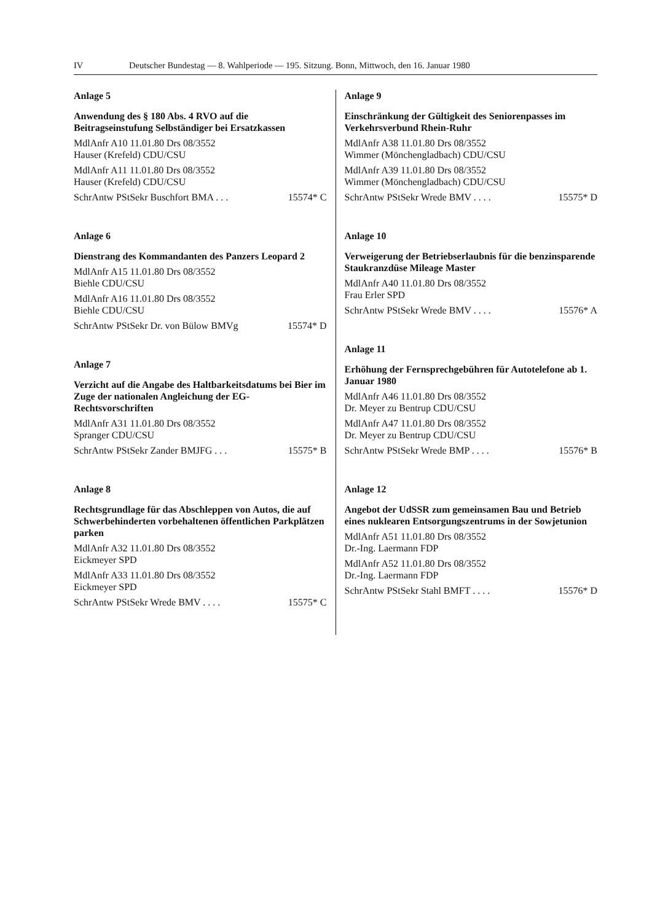IV Deutscher Bundestag — 8. Wahlperiode — 195. Sitzung. Bonn, Mittwoch, den 16. Januar 1980
Anlage 5
Anwendung des § 180 Abs. 4 RVO auf die Beitragseinstufung Selbständiger bei Ersatzkassen
MdlAnfr A10 11.01.80 Drs 08/3552
Hauser (Krefeld) CDU/CSU
MdlAnfr A11 11.01.80 Drs 08/3552
Hauser (Krefeld) CDU/CSU
SchrAntw PStSekr Buschfort BMA . . . 15574* C
Anlage 6
Dienstrang des Kommandanten des Panzers Leopard 2
MdlAnfr A15 11.01.80 Drs 08/3552
Biehle CDU/CSU
MdlAnfr A16 11.01.80 Drs 08/3552
Biehle CDU/CSU
SchrAntw PStSekr Dr. von Bülow BMVg 15574* D
Anlage 7
Verzicht auf die Angabe des Haltbarkeitsdatums bei Bier im Zuge der nationalen Angleichung der EG-Rechtsvorschriften
MdlAnfr A31 11.01.80 Drs 08/3552
Spranger CDU/CSU
SchrAntw PStSekr Zander BMJFG . . . 15575* B
Anlage 8
Rechtsgrundlage für das Abschleppen von Autos, die auf Schwerbehinderten vorbehaltenen öffentlichen Parkplätzen parken
MdlAnfr A32 11.01.80 Drs 08/3552
Eickmeyer SPD
MdlAnfr A33 11.01.80 Drs 08/3552
Eickmeyer SPD
SchrAntw PStSekr Wrede BMV . . . . 15575* C
Anlage 9
Einschränkung der Gültigkeit des Seniorenpasses im Verkehrsverbund Rhein-Ruhr
MdlAnfr A38 11.01.80 Drs 08/3552
Wimmer (Mönchengladbach) CDU/CSU
MdlAnfr A39 11.01.80 Drs 08/3552
Wimmer (Mönchengladbach) CDU/CSU
SchrAntw PStSekr Wrede BMV . . . . 15575* D
Anlage 10
Verweigerung der Betriebserlaubnis für die benzinsparende Staukranzdüse Mileage Master
MdlAnfr A40 11.01.80 Drs 08/3552
Frau Erler SPD
SchrAntw PStSekr Wrede BMV . . . . 15576* A
Anlage 11
Erhöhung der Fernsprechgebühren für Autotelefone ab 1. Januar 1980
MdlAnfr A46 11.01.80 Drs 08/3552
Dr. Meyer zu Bentrup CDU/CSU
MdlAnfr A47 11.01.80 Drs 08/3552
Dr. Meyer zu Bentrup CDU/CSU
SchrAntw PStSekr Wrede BMP . . . . 15576* B
Anlage 12
Angebot der UdSSR zum gemeinsamen Bau und Betrieb eines nuklearen Entsorgungszentrums in der Sowjetunion
MdlAnfr A51 11.01.80 Drs 08/3552
Dr.-Ing. Laermann FDP
MdlAnfr A52 11.01.80 Drs 08/3552
Dr.-Ing. Laermann FDP
SchrAntw PStSekr Stahl BMFT . . . . 15576* D